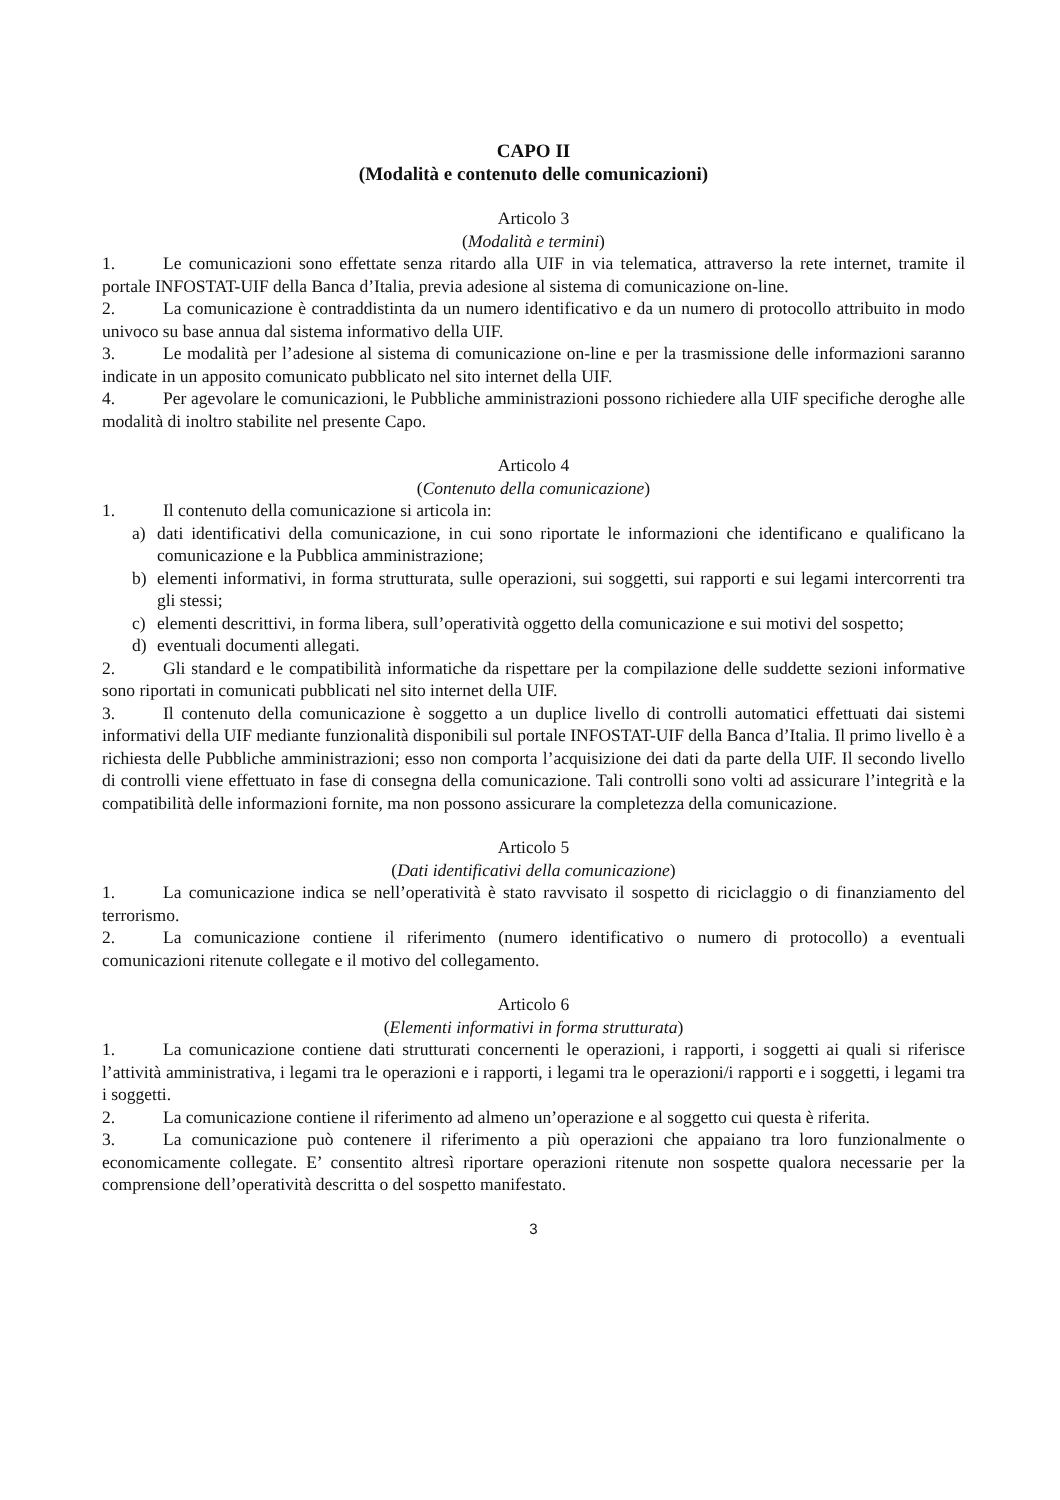CAPO II
(Modalità e contenuto delle comunicazioni)
Articolo 3
(Modalità e termini)
1. Le comunicazioni sono effettate senza ritardo alla UIF in via telematica, attraverso la rete internet, tramite il portale INFOSTAT-UIF della Banca d’Italia, previa adesione al sistema di comunicazione on-line.
2. La comunicazione è contraddistinta da un numero identificativo e da un numero di protocollo attribuito in modo univoco su base annua dal sistema informativo della UIF.
3. Le modalità per l’adesione al sistema di comunicazione on-line e per la trasmissione delle informazioni saranno indicate in un apposito comunicato pubblicato nel sito internet della UIF.
4. Per agevolare le comunicazioni, le Pubbliche amministrazioni possono richiedere alla UIF specifiche deroghe alle modalità di inoltro stabilite nel presente Capo.
Articolo 4
(Contenuto della comunicazione)
1. Il contenuto della comunicazione si articola in:
a) dati identificativi della comunicazione, in cui sono riportate le informazioni che identificano e qualificano la comunicazione e la Pubblica amministrazione;
b) elementi informativi, in forma strutturata, sulle operazioni, sui soggetti, sui rapporti e sui legami intercorrenti tra gli stessi;
c) elementi descrittivi, in forma libera, sull’operatività oggetto della comunicazione e sui motivi del sospetto;
d) eventuali documenti allegati.
2. Gli standard e le compatibilità informatiche da rispettare per la compilazione delle suddette sezioni informative sono riportati in comunicati pubblicati nel sito internet della UIF.
3. Il contenuto della comunicazione è soggetto a un duplice livello di controlli automatici effettuati dai sistemi informativi della UIF mediante funzionalità disponibili sul portale INFOSTAT-UIF della Banca d’Italia. Il primo livello è a richiesta delle Pubbliche amministrazioni; esso non comporta l’acquisizione dei dati da parte della UIF. Il secondo livello di controlli viene effettuato in fase di consegna della comunicazione. Tali controlli sono volti ad assicurare l’integrità e la compatibilità delle informazioni fornite, ma non possono assicurare la completezza della comunicazione.
Articolo 5
(Dati identificativi della comunicazione)
1. La comunicazione indica se nell’operatività è stato ravvisato il sospetto di riciclaggio o di finanziamento del terrorismo.
2. La comunicazione contiene il riferimento (numero identificativo o numero di protocollo) a eventuali comunicazioni ritenute collegate e il motivo del collegamento.
Articolo 6
(Elementi informativi in forma strutturata)
1. La comunicazione contiene dati strutturati concernenti le operazioni, i rapporti, i soggetti ai quali si riferisce l’attività amministrativa, i legami tra le operazioni e i rapporti, i legami tra le operazioni/i rapporti e i soggetti, i legami tra i soggetti.
2. La comunicazione contiene il riferimento ad almeno un’operazione e al soggetto cui questa è riferita.
3. La comunicazione può contenere il riferimento a più operazioni che appaiano tra loro funzionalmente o economicamente collegate. E’ consentito altresì riportare operazioni ritenute non sospette qualora necessarie per la comprensione dell’operatività descritta o del sospetto manifestato.
3